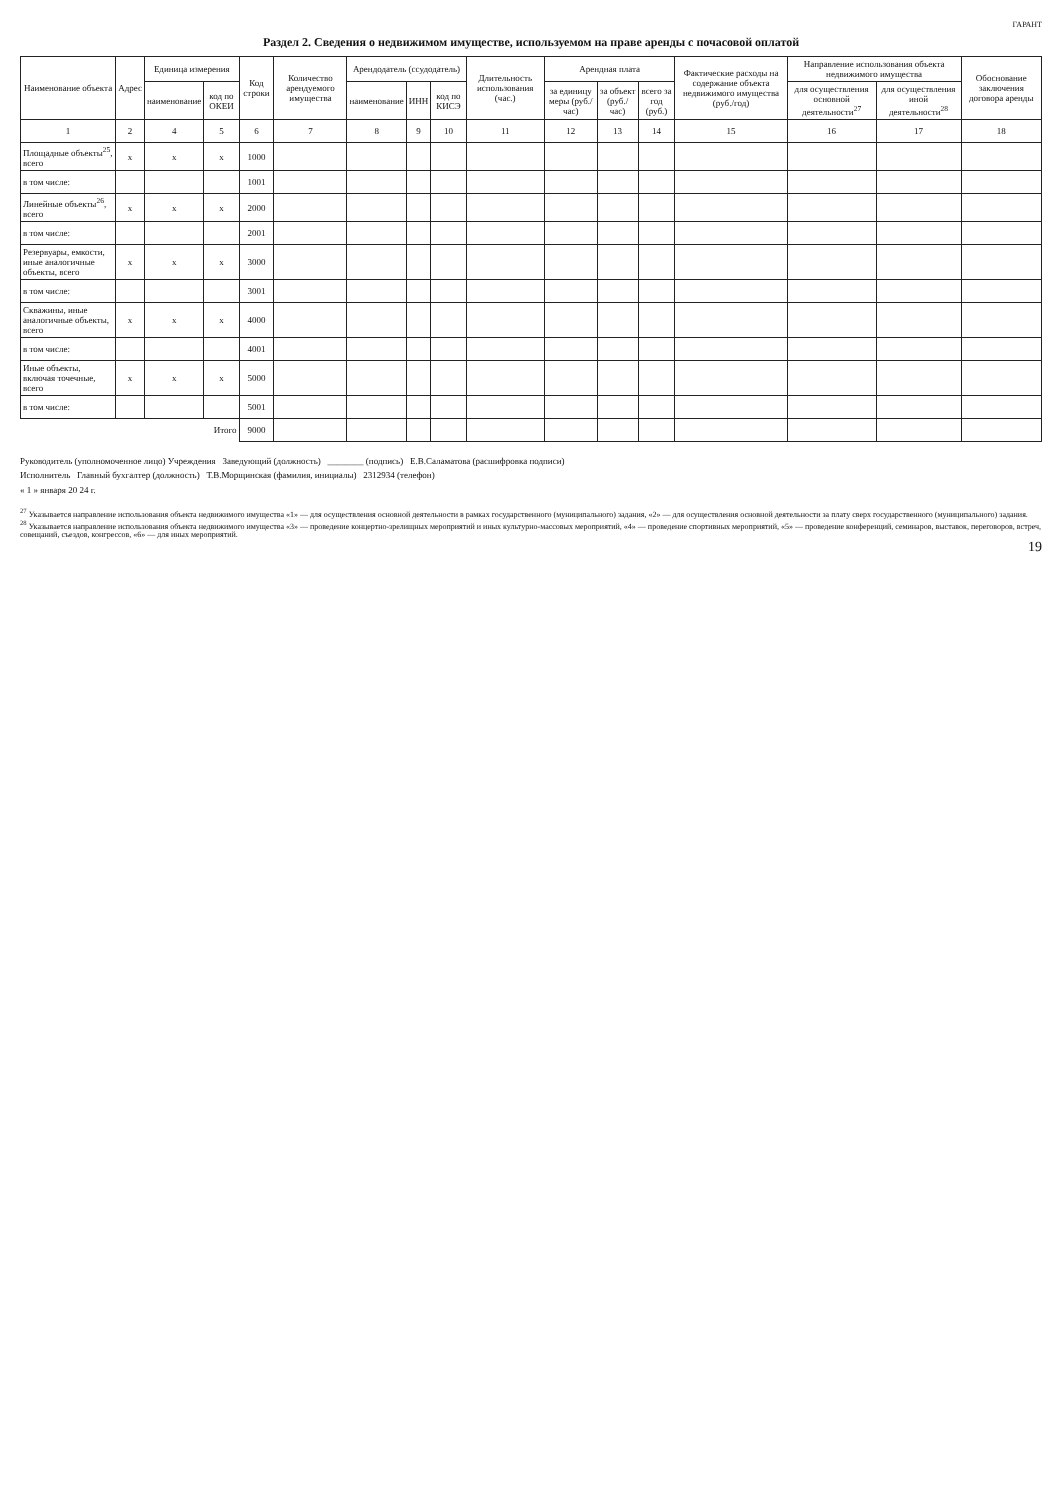ГАРАНТ
Раздел 2. Сведения о недвижимом имуществе, используемом на праве аренды с почасовой оплатой
| Наименование объекта | Адрес | Единица измерения | | Код строки | Количество арендуемого имущества | Арендодатель (ссудодатель) | | | Длительность использования (час.) | Арендная плата | | | Фактические расходы на содержание объекта недвижимого имущества (руб./год) | Направление использования объекта недвижимого имущества | | Обоснование заключения договора аренды |
| --- | --- | --- | --- | --- | --- | --- | --- | --- | --- | --- | --- | --- | --- | --- | --- | --- |
| | | наименование | код по ОКЕИ | | | наименование | ИНН | код по КИСЭ | | за единицу меры (руб./час) | за объект (руб./час) | всего за год (руб.) | | для осуществления основной деятельности<sup>27</sup> | для осуществления иной деятельности<sup>28</sup> | |
| 1 | 2 | 4 | 5 | 6 | 7 | 8 | 9 | 10 | 11 | 12 | 13 | 14 | 15 | 16 | 17 | 18 |
| Площадные объекты<sup>25</sup>, всего | x | x | x | 1000 | | | | | | | | | | | | |
| в том числе: | | | | 1001 | | | | | | | | | | | | |
| Линейные объекты<sup>26</sup>, всего | x | x | x | 2000 | | | | | | | | | | | | |
| в том числе: | | | | 2001 | | | | | | | | | | | | |
| Резервуары, емкости, иные аналогичные объекты, всего | x | x | x | 3000 | | | | | | | | | | | | |
| в том числе: | | | | 3001 | | | | | | | | | | | | |
| Скважины, иные аналогичные объекты, всего | x | x | x | 4000 | | | | | | | | | | | | |
| в том числе: | | | | 4001 | | | | | | | | | | | | |
| Иные объекты, включая точечные, всего | x | x | x | 5000 | | | | | | | | | | | | |
| в том числе: | | | | 5001 | | | | | | | | | | | | |
| Итого | | | | 9000 | | | | | | | | | | | | |
Руководитель (уполномоченное лицо) Учреждения Заведующий (должность) ________ (подпись) Е.В.Саламатова (расшифровка подписи)
Исполнитель Главный бухгалтер (должность) Т.В.Морщинская (фамилия, инициалы) 2312934 (телефон)
« 1 » января 20 24 г.
<sup>27</sup> Указывается направление использования объекта недвижимого имущества «1» — для осуществления основной деятельности в рамках государственного (муниципального) задания, «2» — для осуществления основной деятельности за плату сверх государственного (муниципального) задания.
<sup>28</sup> Указывается направление использования объекта недвижимого имущества «3» — проведение концертно-зрелищных мероприятий и иных культурно-массовых мероприятий, «4» — проведение спортивных мероприятий, «5» — проведение конференций, семинаров, выставок, переговоров, встреч, совещаний, съездов, конгрессов, «6» — для иных мероприятий.
19